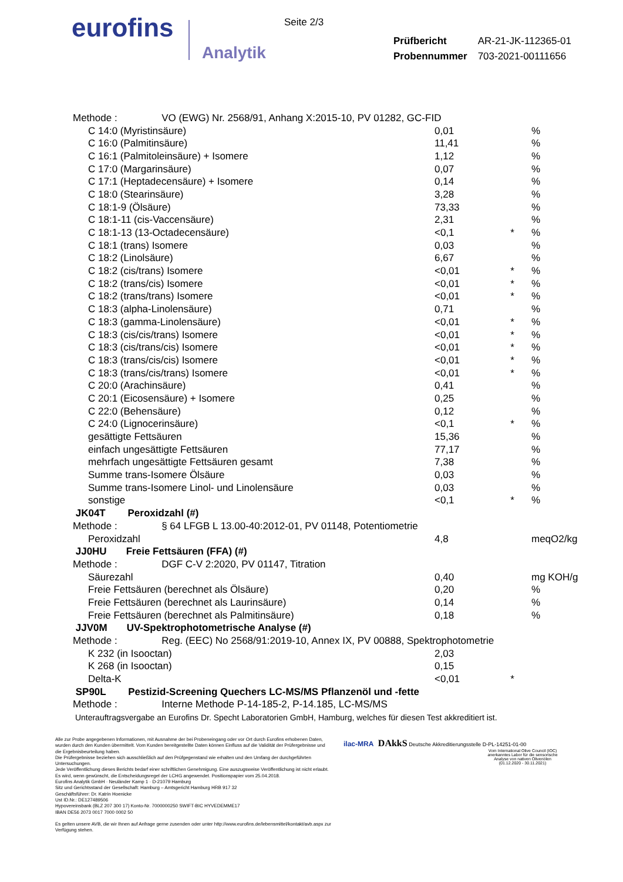eurofins
Analytik
Seite 2/3
| Prüfbericht | AR-21-JK-112365-01 |
| Probennummer | 703-2021-00111656 |
| Methode : VO (EWG) Nr. 2568/91, Anhang X:2015-10, PV 01282, GC-FID | | | |
| C 14:0 (Myristinsäure) | 0,01 | | % |
| C 16:0 (Palmitinsäure) | 11,41 | | % |
| C 16:1 (Palmitoleinsäure) + Isomere | 1,12 | | % |
| C 17:0 (Margarinsäure) | 0,07 | | % |
| C 17:1 (Heptadecensäure) + Isomere | 0,14 | | % |
| C 18:0 (Stearinsäure) | 3,28 | | % |
| C 18:1-9 (Ölsäure) | 73,33 | | % |
| C 18:1-11 (cis-Vaccensäure) | 2,31 | | % |
| C 18:1-13 (13-Octadecensäure) | <0,1 | * | % |
| C 18:1 (trans) Isomere | 0,03 | | % |
| C 18:2 (Linolsäure) | 6,67 | | % |
| C 18:2 (cis/trans) Isomere | <0,01 | * | % |
| C 18:2 (trans/cis) Isomere | <0,01 | * | % |
| C 18:2 (trans/trans) Isomere | <0,01 | * | % |
| C 18:3 (alpha-Linolensäure) | 0,71 | | % |
| C 18:3 (gamma-Linolensäure) | <0,01 | * | % |
| C 18:3 (cis/cis/trans) Isomere | <0,01 | * | % |
| C 18:3 (cis/trans/cis) Isomere | <0,01 | * | % |
| C 18:3 (trans/cis/cis) Isomere | <0,01 | * | % |
| C 18:3 (trans/cis/trans) Isomere | <0,01 | * | % |
| C 20:0 (Arachinsäure) | 0,41 | | % |
| C 20:1 (Eicosensäure) + Isomere | 0,25 | | % |
| C 22:0 (Behensäure) | 0,12 | | % |
| C 24:0 (Lignocerinsäure) | <0,1 | * | % |
| gesättigte Fettsäuren | 15,36 | | % |
| einfach ungesättigte Fettsäuren | 77,17 | | % |
| mehrfach ungesättigte Fettsäuren gesamt | 7,38 | | % |
| Summe trans-Isomere Ölsäure | 0,03 | | % |
| Summe trans-Isomere Linol- und Linolensäure | 0,03 | | % |
| sonstige | <0,1 | * | % |
| JK04T Peroxidzahl (#) | | | |
| Methode : § 64 LFGB L 13.00-40:2012-01, PV 01148, Potentiometrie | | | |
| Peroxidzahl | 4,8 | | meqO2/kg |
| JJ0HU Freie Fettsäuren (FFA) (#) | | | |
| Methode : DGF C-V 2:2020, PV 01147, Titration | | | |
| Säurezahl | 0,40 | | mg KOH/g |
| Freie Fettsäuren (berechnet als Ölsäure) | 0,20 | | % |
| Freie Fettsäuren (berechnet als Laurinsäure) | 0,14 | | % |
| Freie Fettsäuren (berechnet als Palmitinsäure) | 0,18 | | % |
| JJV0M UV-Spektrophotometrische Analyse (#) | | | |
| Methode : Reg. (EEC) No 2568/91:2019-10, Annex IX, PV 00888, Spektrophotometrie | | | |
| K 232 (in Isooctan) | 2,03 | | |
| K 268 (in Isooctan) | 0,15 | | |
| Delta-K | <0,01 | * | |
| SP90L Pestizid-Screening Quechers LC-MS/MS Pflanzenöl und -fette | | | |
| Methode : Interne Methode P-14-185-2, P-14.185, LC-MS/MS | | | |
| Unterauftragsvergabe an Eurofins Dr. Specht Laboratorien GmbH, Hamburg, welches für diesen Test akkreditiert ist. | | | |
Alle zur Probe angegebenen Informationen, mit Ausnahme der bei Probeneingang oder vor Ort durch Eurofins erhobenen Daten, wurden durch den Kunden übermittelt. Vom Kunden bereitgestellte Daten können Einfluss auf die Validität der Prüfergebnisse und die Ergebnisbeurteilung haben.
Die Prüfergebnisse beziehen sich ausschließlich auf den Prüfgegenstand wie erhalten und den Umfang der durchgeführten Untersuchungen.
Jede Veröffentlichung dieses Berichts bedarf einer schriftlichen Genehmigung. Eine auszugsweise Veröffentlichung ist nicht erlaubt.
Es wird, wenn gewünscht, die Entscheidungsregel der LCHG angewendet. Positionspapier vom 25.04.2018.
Eurofins Analytik GmbH · Neuländer Kamp 1 · D-21079 Hamburg
Sitz und Gerichtsstand der Gesellschaft: Hamburg – Amtsgericht Hamburg HRB 917 32
Geschäftsführer: Dr. Katrin Hoenicke
Ust ID.Nr.: DE127489506
Hypovereinsbank (BLZ 207 300 17) Konto-Nr. 7000000250 SWIFT-BIC HYVEDEMME17
IBAN DE56 2073 0017 7000 0002 50
Es gelten unsere AVB, die wir Ihnen auf Anfrage gerne zusenden oder unter http://www.eurofins.de/lebensmittel/kontakt/avb.aspx zur Verfügung stehen.
ilac-MRA DAkkS Deutsche Akkreditierungsstelle D-PL-14251-01-00
Vom International Olive Council (IOC) anerkanntes Labor für die sensorische Analyse von nativen Olivenölen (01.12.2020 - 30.11.2021)